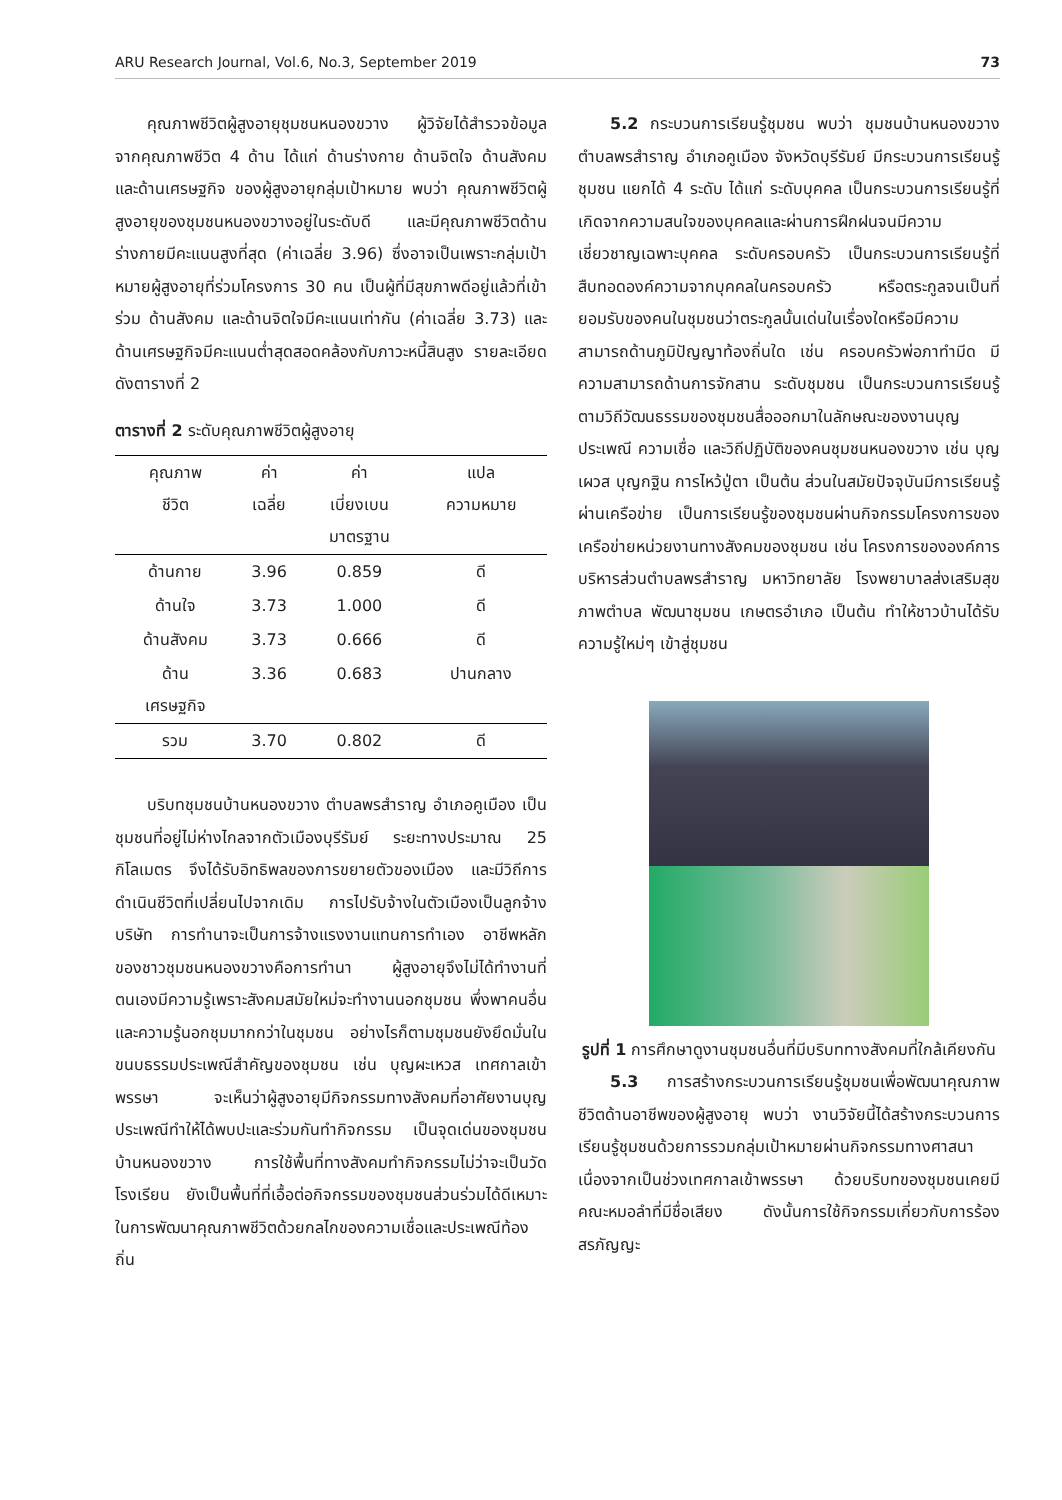ARU Research Journal, Vol.6, No.3, September 2019 73
คุณภาพชีวิตผู้สูงอายุชุมชนหนองขวาง ผู้วิจัยได้สำรวจข้อมูลจากคุณภาพชีวิต 4 ด้าน ได้แก่ ด้านร่างกาย ด้านจิตใจ ด้านสังคม และด้านเศรษฐกิจ ของผู้สูงอายุกลุ่มเป้าหมาย พบว่า คุณภาพชีวิตผู้สูงอายุของชุมชนหนองขวางอยู่ในระดับดี และมีคุณภาพชีวิตด้านร่างกายมีคะแนนสูงที่สุด (ค่าเฉลี่ย 3.96) ซึ่งอาจเป็นเพราะกลุ่มเป้าหมายผู้สูงอายุที่ร่วมโครงการ 30 คน เป็นผู้ที่มีสุขภาพดีอยู่แล้วที่เข้าร่วม ด้านสังคม และด้านจิตใจมีคะแนนเท่ากัน (ค่าเฉลี่ย 3.73) และด้านเศรษฐกิจมีคะแนนต่ำสุดสอดคล้องกับภาวะหนี้สินสูง รายละเอียดดังตารางที่ 2
ตารางที่ 2 ระดับคุณภาพชีวิตผู้สูงอายุ
| คุณภาพ ชีวิต | ค่า เฉลี่ย | ค่า เบี่ยงเบน มาตรฐาน | แปล ความหมาย |
| --- | --- | --- | --- |
| ด้านกาย | 3.96 | 0.859 | ดี |
| ด้านใจ | 3.73 | 1.000 | ดี |
| ด้านสังคม | 3.73 | 0.666 | ดี |
| ด้าน เศรษฐกิจ | 3.36 | 0.683 | ปานกลาง |
| รวม | 3.70 | 0.802 | ดี |
บริบทชุมชนบ้านหนองขวาง ตำบลพรสำราญ อำเภอคูเมือง เป็นชุมชนที่อยู่ไม่ห่างไกลจากตัวเมืองบุรีรัมย์ ระยะทางประมาณ 25 กิโลเมตร จึงได้รับอิทธิพลของการขยายตัวของเมือง และมีวิถีการดำเนินชีวิตที่เปลี่ยนไปจากเดิม การไปรับจ้างในตัวเมืองเป็นลูกจ้างบริษัท การทำนาจะเป็นการจ้างแรงงานแทนการทำเอง อาชีพหลักของชาวชุมชนหนองขวางคือการทำนา ผู้สูงอายุจึงไม่ได้ทำงานที่ตนเองมีความรู้เพราะสังคมสมัยใหม่จะทำงานนอกชุมชน พึ่งพาคนอื่นและความรู้นอกชุมมากกว่าในชุมชน อย่างไรก็ตามชุมชนยังยึดมั่นในขนบธรรมประเพณีสำคัญของชุมชน เช่น บุญผะเหวส เทศกาลเข้าพรรษา จะเห็นว่าผู้สูงอายุมีกิจกรรมทางสังคมที่อาศัยงานบุญประเพณีทำให้ได้พบปะและร่วมกันทำกิจกรรม เป็นจุดเด่นของชุมชนบ้านหนองขวาง การใช้พื้นที่ทางสังคมทำกิจกรรมไม่ว่าจะเป็นวัด โรงเรียน ยังเป็นพื้นที่ที่เอื้อต่อกิจกรรมของชุมชนส่วนร่วมได้ดีเหมาะในการพัฒนาคุณภาพชีวิตด้วยกลไกของความเชื่อและประเพณีท้องถิ่น
5.2 กระบวนการเรียนรู้ชุมชน พบว่า ชุมชนบ้านหนองขวาง ตำบลพรสำราญ อำเภอคูเมือง จังหวัดบุรีรัมย์ มีกระบวนการเรียนรู้ชุมชน แยกได้ 4 ระดับ ได้แก่ ระดับบุคคล เป็นกระบวนการเรียนรู้ที่เกิดจากความสนใจของบุคคลและผ่านการฝึกฝนจนมีความเชี่ยวชาญเฉพาะบุคคล ระดับครอบครัว เป็นกระบวนการเรียนรู้ที่สืบทอดองค์ความจากบุคคลในครอบครัว หรือตระกูลจนเป็นที่ยอมรับของคนในชุมชนว่าตระกูลนั้นเด่นในเรื่องใดหรือมีความสามารถด้านภูมิปัญญาท้องถิ่นใด เช่น ครอบครัวพ่อภาทำมีด มีความสามารถด้านการจักสาน ระดับชุมชน เป็นกระบวนการเรียนรู้ตามวิถีวัฒนธรรมของชุมชนสื่อออกมาในลักษณะของงานบุญประเพณี ความเชื่อ และวิถีปฏิบัติของคนชุมชนหนองขวาง เช่น บุญเผวส บุญกฐิน การไหว้ปู่ตา เป็นต้น ส่วนในสมัยปัจจุบันมีการเรียนรู้ผ่านเครือข่าย เป็นการเรียนรู้ของชุมชนผ่านกิจกรรมโครงการของเครือข่ายหน่วยงานทางสังคมของชุมชน เช่น โครงการขององค์การบริหารส่วนตำบลพรสำราญ มหาวิทยาลัย โรงพยาบาลส่งเสริมสุขภาพตำบล พัฒนาชุมชน เกษตรอำเภอ เป็นต้น ทำให้ชาวบ้านได้รับความรู้ใหม่ๆ เข้าสู่ชุมชน
รูปที่ 1 การศึกษาดูงานชุมชนอื่นที่มีบริบททางสังคมที่ใกล้เคียงกัน
5.3 การสร้างกระบวนการเรียนรู้ชุมชนเพื่อพัฒนาคุณภาพชีวิตด้านอาชีพของผู้สูงอายุ พบว่า งานวิจัยนี้ได้สร้างกระบวนการเรียนรู้ชุมชนด้วยการรวมกลุ่มเป้าหมายผ่านกิจกรรมทางศาสนาเนื่องจากเป็นช่วงเทศกาลเข้าพรรษา ด้วยบริบทของชุมชนเคยมีคณะหมอลำที่มีชื่อเสียง ดังนั้นการใช้กิจกรรมเกี่ยวกับการร้องสรภัญญะ